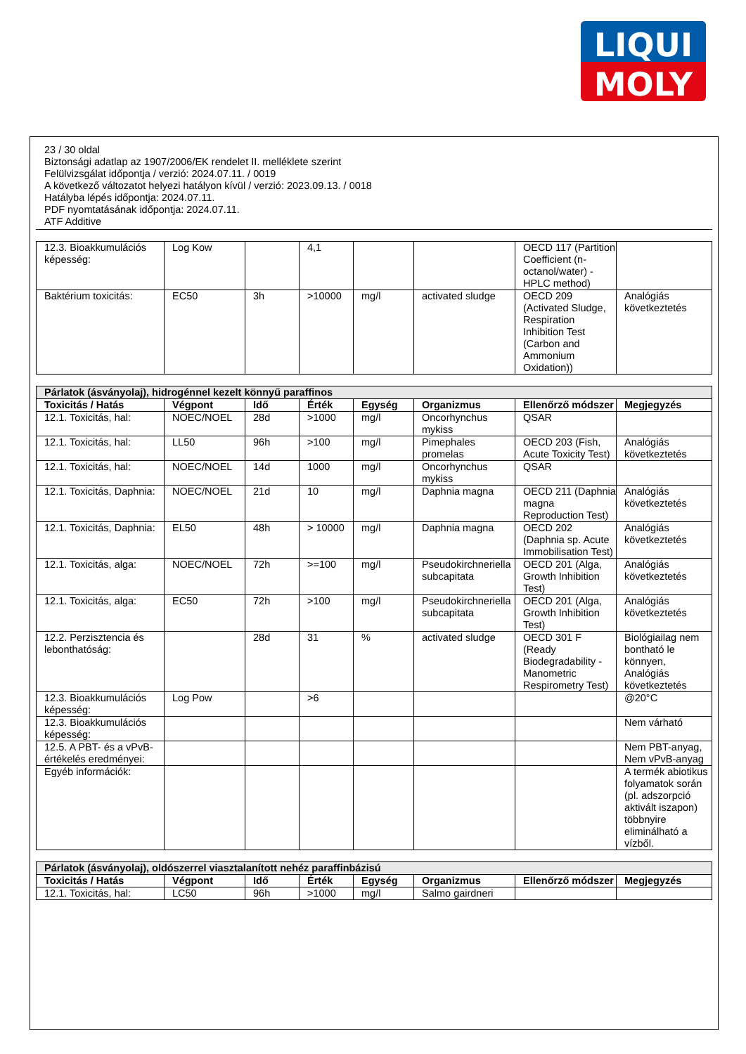LIQUI
MOLY
23 / 30 oldal
Biztonsági adatlap az 1907/2006/EK rendelet II. melléklete szerint
Felülvizsgálat időpontja / verzió: 2024.07.11. / 0019
A következő változatot helyezi hatályon kívül / verzió: 2023.09.13. / 0018
Hatályba lépés időpontja: 2024.07.11.
PDF nyomtatásának időpontja: 2024.07.11.
ATF Additive
| 12.3. Bioakkumulációs képesség: | Log Kow | | 4,1 | | | OECD 117 (Partition Coefficient (n-octanol/water) - HPLC method) | |
| Baktérium toxicitás: | EC50 | 3h | >10000 | mg/l | activated sludge | OECD 209 (Activated Sludge, Respiration Inhibition Test (Carbon and Ammonium Oxidation)) | Analógiás következtetés |
| Párlatok (ásványolaj), hidrogénnel kezelt könnyű paraffinos | | | | | | | |
| Toxicitás / Hatás | Végpont | Idő | Érték | Egység | Organizmus | Ellenőrző módszer | Megjegyzés |
| 12.1. Toxicitás, hal: | NOEC/NOEL | 28d | >1000 | mg/l | Oncorhynchus mykiss | QSAR | |
| 12.1. Toxicitás, hal: | LL50 | 96h | >100 | mg/l | Pimephales promelas | OECD 203 (Fish, Acute Toxicity Test) | Analógiás következtetés |
| 12.1. Toxicitás, hal: | NOEC/NOEL | 14d | 1000 | mg/l | Oncorhynchus mykiss | QSAR | |
| 12.1. Toxicitás, Daphnia: | NOEC/NOEL | 21d | 10 | mg/l | Daphnia magna | OECD 211 (Daphnia magna Reproduction Test) | Analógiás következtetés |
| 12.1. Toxicitás, Daphnia: | EL50 | 48h | > 10000 | mg/l | Daphnia magna | OECD 202 (Daphnia sp. Acute Immobilisation Test) | Analógiás következtetés |
| 12.1. Toxicitás, alga: | NOEC/NOEL | 72h | >=100 | mg/l | Pseudokirchneriella subcapitata | OECD 201 (Alga, Growth Inhibition Test) | Analógiás következtetés |
| 12.1. Toxicitás, alga: | EC50 | 72h | >100 | mg/l | Pseudokirchneriella subcapitata | OECD 201 (Alga, Growth Inhibition Test) | Analógiás következtetés |
| 12.2. Perzisztencia és lebonthatóság: | | 28d | 31 | % | activated sludge | OECD 301 F (Ready Biodegradability - Manometric Respirometry Test) | Biológiailag nem bontható le könnyen, Analógiás következtetés |
| 12.3. Bioakkumulációs képesség: | Log Pow | | >6 | | | | @20°C |
| 12.3. Bioakkumulációs képesség: | | | | | | | Nem várható |
| 12.5. A PBT- és a vPvB-értékelés eredményei: | | | | | | | Nem PBT-anyag, Nem vPvB-anyag |
| Egyéb információk: | | | | | | | A termék abiotikus folyamatok során (pl. adszorpció aktivált iszapon) többnyire eliminálható a vízből. |
| Párlatok (ásványolaj), oldószerrel viasztalanított nehéz paraffinbázisú | | | | | | | |
| Toxicitás / Hatás | Végpont | Idő | Érték | Egység | Organizmus | Ellenőrző módszer | Megjegyzés |
| 12.1. Toxicitás, hal: | LC50 | 96h | >1000 | mg/l | Salmo gairdneri | | |